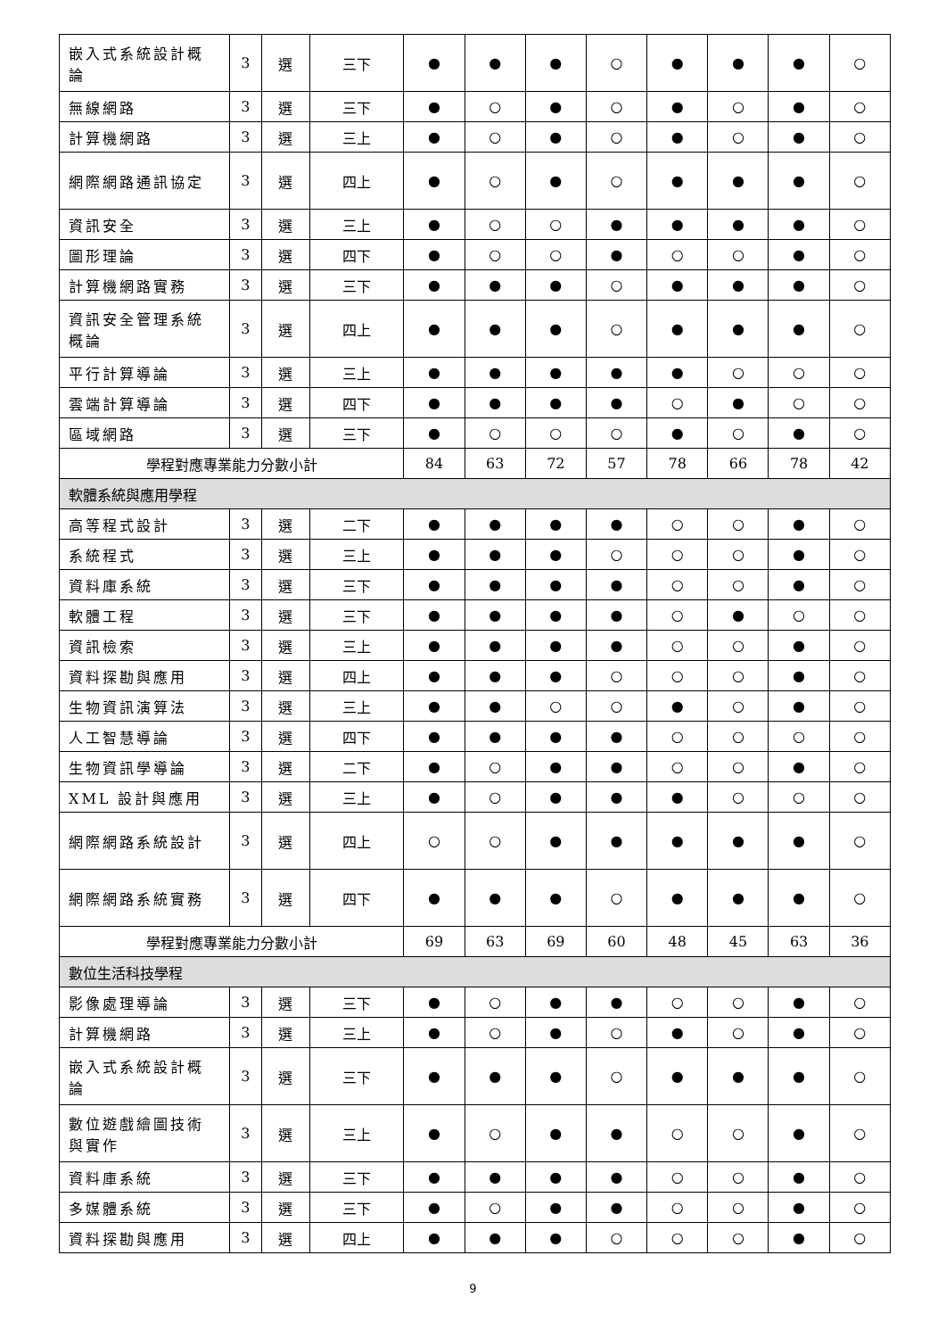| 嵌入式系統設計概論 | 3 | 選 | 三下 | ● | ● | ● | ○ | ● | ● | ● | ○ |
| 無線網路 | 3 | 選 | 三下 | ● | ○ | ● | ○ | ● | ○ | ● | ○ |
| 計算機網路 | 3 | 選 | 三上 | ● | ○ | ● | ○ | ● | ○ | ● | ○ |
| 網際網路通訊協定 | 3 | 選 | 四上 | ● | ○ | ● | ○ | ● | ● | ● | ○ |
| 資訊安全 | 3 | 選 | 三上 | ● | ○ | ○ | ● | ● | ● | ● | ○ |
| 圖形理論 | 3 | 選 | 四下 | ● | ○ | ○ | ● | ○ | ○ | ● | ○ |
| 計算機網路實務 | 3 | 選 | 三下 | ● | ● | ● | ○ | ● | ● | ● | ○ |
| 資訊安全管理系統概論 | 3 | 選 | 四上 | ● | ● | ● | ○ | ● | ● | ● | ○ |
| 平行計算導論 | 3 | 選 | 三上 | ● | ● | ● | ● | ● | ○ | ○ | ○ |
| 雲端計算導論 | 3 | 選 | 四下 | ● | ● | ● | ● | ○ | ● | ○ | ○ |
| 區域網路 | 3 | 選 | 三下 | ● | ○ | ○ | ○ | ● | ○ | ● | ○ |
| 學程對應專業能力分數小計 | | | | 84 | 63 | 72 | 57 | 78 | 66 | 78 | 42 |
| 軟體系統與應用學程 | | | | | | | | | | | |
| 高等程式設計 | 3 | 選 | 二下 | ● | ● | ● | ● | ○ | ○ | ● | ○ |
| 系統程式 | 3 | 選 | 三上 | ● | ● | ● | ○ | ○ | ○ | ● | ○ |
| 資料庫系統 | 3 | 選 | 三下 | ● | ● | ● | ● | ○ | ○ | ● | ○ |
| 軟體工程 | 3 | 選 | 三下 | ● | ● | ● | ● | ○ | ● | ○ | ○ |
| 資訊檢索 | 3 | 選 | 三上 | ● | ● | ● | ● | ○ | ○ | ● | ○ |
| 資料探勘與應用 | 3 | 選 | 四上 | ● | ● | ● | ○ | ○ | ○ | ● | ○ |
| 生物資訊演算法 | 3 | 選 | 三上 | ● | ● | ○ | ○ | ● | ○ | ● | ○ |
| 人工智慧導論 | 3 | 選 | 四下 | ● | ● | ● | ● | ○ | ○ | ○ | ○ |
| 生物資訊學導論 | 3 | 選 | 二下 | ● | ○ | ● | ● | ○ | ○ | ● | ○ |
| XML 設計與應用 | 3 | 選 | 三上 | ● | ○ | ● | ● | ● | ○ | ○ | ○ |
| 網際網路系統設計 | 3 | 選 | 四上 | ○ | ○ | ● | ● | ● | ● | ● | ○ |
| 網際網路系統實務 | 3 | 選 | 四下 | ● | ● | ● | ○ | ● | ● | ● | ○ |
| 學程對應專業能力分數小計 | | | | 69 | 63 | 69 | 60 | 48 | 45 | 63 | 36 |
| 數位生活科技學程 | | | | | | | | | | | |
| 影像處理導論 | 3 | 選 | 三下 | ● | ○ | ● | ● | ○ | ○ | ● | ○ |
| 計算機網路 | 3 | 選 | 三上 | ● | ○ | ● | ○ | ● | ○ | ● | ○ |
| 嵌入式系統設計概論 | 3 | 選 | 三下 | ● | ● | ● | ○ | ● | ● | ● | ○ |
| 數位遊戲繪圖技術與實作 | 3 | 選 | 三上 | ● | ○ | ● | ● | ○ | ○ | ● | ○ |
| 資料庫系統 | 3 | 選 | 三下 | ● | ● | ● | ● | ○ | ○ | ● | ○ |
| 多媒體系統 | 3 | 選 | 三下 | ● | ○ | ● | ● | ○ | ○ | ● | ○ |
| 資料探勘與應用 | 3 | 選 | 四上 | ● | ● | ● | ○ | ○ | ○ | ● | ○ |
9